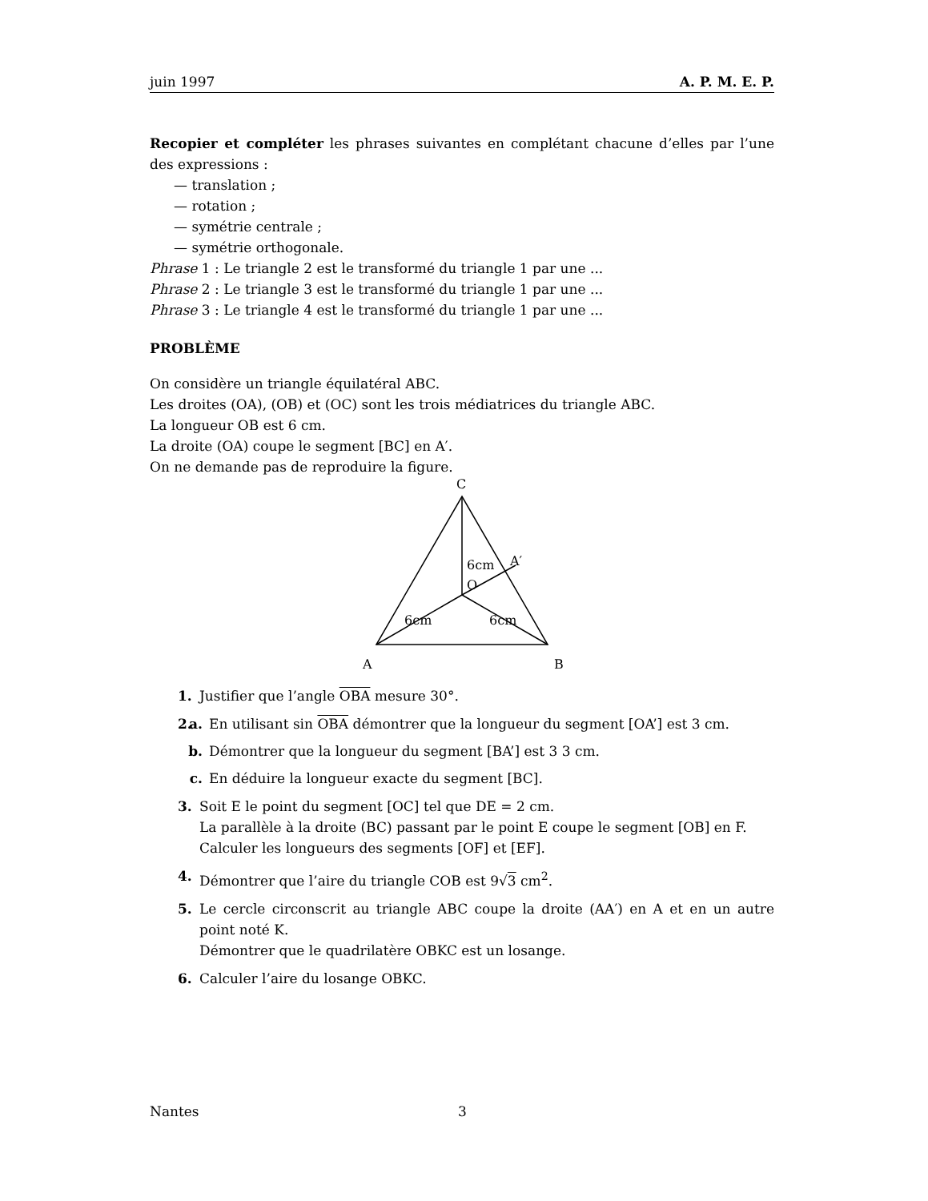juin 1997 A. P. M. E. P.
Recopier et compléter les phrases suivantes en complétant chacune d’elles par l’une des expressions :
— translation ;
— rotation ;
— symétrie centrale ;
— symétrie orthogonale.
Phrase 1 : Le triangle 2 est le transformé du triangle 1 par une ...
Phrase 2 : Le triangle 3 est le transformé du triangle 1 par une ...
Phrase 3 : Le triangle 4 est le transformé du triangle 1 par une ...
PROBLÈME
On considère un triangle équilatéral ABC.
Les droites (OA), (OB) et (OC) sont les trois médiatrices du triangle ABC.
La longueur OB est 6 cm.
La droite (OA) coupe le segment [BC] en A′.
On ne demande pas de reproduire la figure.
C
6cm
A′
O
6cm
6cm
A
B
1. Justifier que l’angle OBA mesure 30°.
2. a. En utilisant sin OBA démontrer que la longueur du segment [OA’] est 3 cm.
b. Démontrer que la longueur du segment [BA’] est 3 3 cm.
c. En déduire la longueur exacte du segment [BC].
3. Soit E le point du segment [OC] tel que DE = 2 cm.
La parallèle à la droite (BC) passant par le point E coupe le segment [OB] en F.
Calculer les longueurs des segments [OF] et [EF].
4. Démontrer que l’aire du triangle COB est 9√3 cm<sup>2</sup>.
5. Le cercle circonscrit au triangle ABC coupe la droite (AA′) en A et en un autre point noté K.
Démontrer que le quadrilatère OBKC est un losange.
6. Calculer l’aire du losange OBKC.
Nantes 3